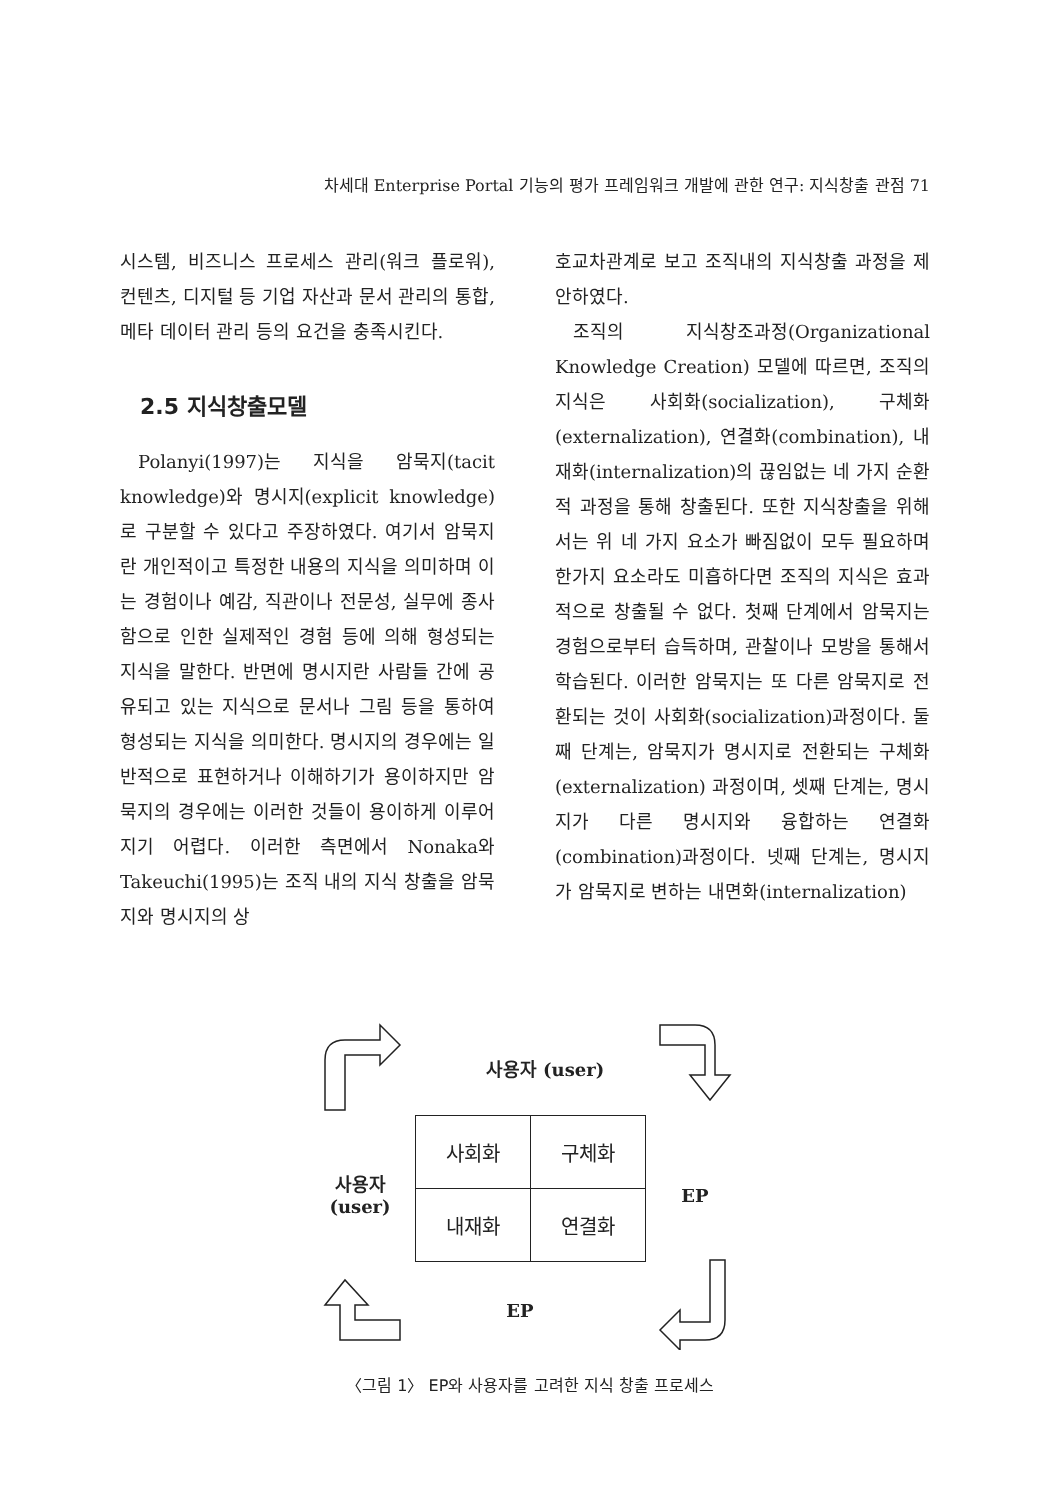차세대 Enterprise Portal 기능의 평가 프레임워크 개발에 관한 연구: 지식창출 관점 71
시스템, 비즈니스 프로세스 관리(워크 플로워), 컨텐츠, 디지털 등 기업 자산과 문서 관리의 통합, 메타 데이터 관리 등의 요건을 충족시킨다.
2.5 지식창출모델
Polanyi(1997)는 지식을 암묵지(tacit knowledge)와 명시지(explicit knowledge)로 구분할 수 있다고 주장하였다. 여기서 암묵지란 개인적이고 특정한 내용의 지식을 의미하며 이는 경험이나 예감, 직관이나 전문성, 실무에 종사함으로 인한 실제적인 경험 등에 의해 형성되는 지식을 말한다. 반면에 명시지란 사람들 간에 공유되고 있는 지식으로 문서나 그림 등을 통하여 형성되는 지식을 의미한다. 명시지의 경우에는 일반적으로 표현하거나 이해하기가 용이하지만 암묵지의 경우에는 이러한 것들이 용이하게 이루어지기 어렵다. 이러한 측면에서 Nonaka와 Takeuchi(1995)는 조직 내의 지식 창출을 암묵지와 명시지의 상
호교차관계로 보고 조직내의 지식창출 과정을 제안하였다.
조직의 지식창조과정(Organizational Knowledge Creation) 모델에 따르면, 조직의 지식은 사회화(socialization), 구체화(externalization), 연결화(combination), 내재화(internalization)의 끊임없는 네 가지 순환적 과정을 통해 창출된다. 또한 지식창출을 위해서는 위 네 가지 요소가 빠짐없이 모두 필요하며 한가지 요소라도 미흡하다면 조직의 지식은 효과적으로 창출될 수 없다. 첫째 단계에서 암묵지는 경험으로부터 습득하며, 관찰이나 모방을 통해서 학습된다. 이러한 암묵지는 또 다른 암묵지로 전환되는 것이 사회화(socialization)과정이다. 둘째 단계는, 암묵지가 명시지로 전환되는 구체화(externalization) 과정이며, 셋째 단계는, 명시지가 다른 명시지와 융합하는 연결화(combination)과정이다. 넷째 단계는, 명시지가 암묵지로 변하는 내면화(internalization)
사용자 (user)
| 사회화 | 구체화 |
| 내재화 | 연결화 |
사용자
(user)
EP
EP
〈그림 1〉 EP와 사용자를 고려한 지식 창출 프로세스